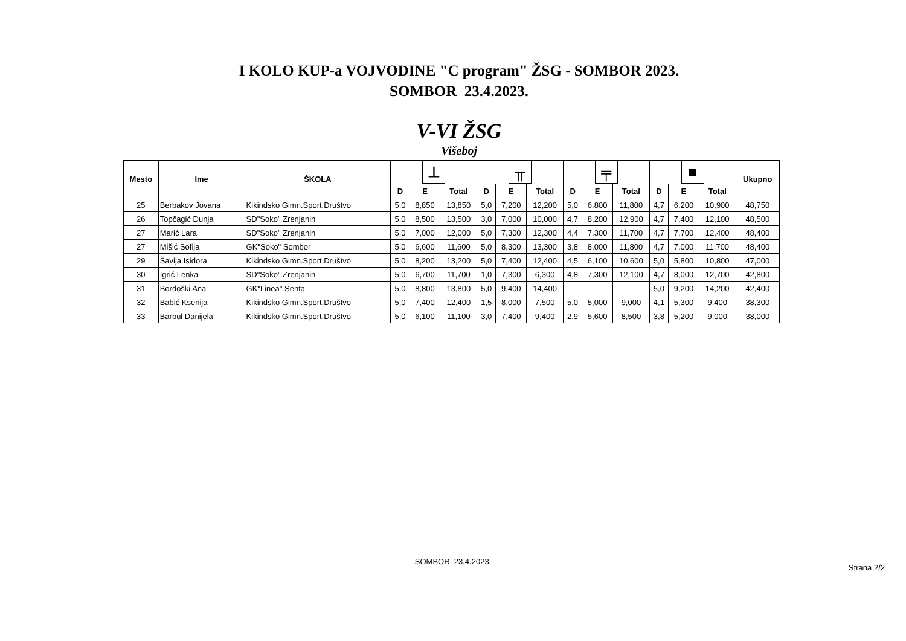I KOLO KUP-a VOJVODINE "C program" ŽSG - SOMBOR 2023.
SOMBOR 23.4.2023.
V-VI ŽSG
Višeboj
| Mesto | Ime | ŠKOLA | ⊥ | | | ╥ | | | ╤ | | | ■ | | | Ukupno |
| --- | --- | --- | --- | --- | --- | --- | --- | --- | --- | --- | --- | --- | --- | --- | --- |
| | | | D | E | Total | D | E | Total | D | E | Total | D | E | Total | |
| 25 | Berbakov Jovana | Kikindsko Gimn.Sport.Društvo | 5,0 | 8,850 | 13,850 | 5,0 | 7,200 | 12,200 | 5,0 | 6,800 | 11,800 | 4,7 | 6,200 | 10,900 | 48,750 |
| 26 | Topčagić Dunja | SD"Soko" Zrenjanin | 5,0 | 8,500 | 13,500 | 3,0 | 7,000 | 10,000 | 4,7 | 8,200 | 12,900 | 4,7 | 7,400 | 12,100 | 48,500 |
| 27 | Marić Lara | SD"Soko" Zrenjanin | 5,0 | 7,000 | 12,000 | 5,0 | 7,300 | 12,300 | 4,4 | 7,300 | 11,700 | 4,7 | 7,700 | 12,400 | 48,400 |
| 27 | Mišić Sofija | GK"Soko" Sombor | 5,0 | 6,600 | 11,600 | 5,0 | 8,300 | 13,300 | 3,8 | 8,000 | 11,800 | 4,7 | 7,000 | 11,700 | 48,400 |
| 29 | Šavija Isidora | Kikindsko Gimn.Sport.Društvo | 5,0 | 8,200 | 13,200 | 5,0 | 7,400 | 12,400 | 4,5 | 6,100 | 10,600 | 5,0 | 5,800 | 10,800 | 47,000 |
| 30 | Igrić Lenka | SD"Soko" Zrenjanin | 5,0 | 6,700 | 11,700 | 1,0 | 7,300 | 6,300 | 4,8 | 7,300 | 12,100 | 4,7 | 8,000 | 12,700 | 42,800 |
| 31 | Borđoški Ana | GK"Linea" Senta | 5,0 | 8,800 | 13,800 | 5,0 | 9,400 | 14,400 | | | | 5,0 | 9,200 | 14,200 | 42,400 |
| 32 | Babić Ksenija | Kikindsko Gimn.Sport.Društvo | 5,0 | 7,400 | 12,400 | 1,5 | 8,000 | 7,500 | 5,0 | 5,000 | 9,000 | 4,1 | 5,300 | 9,400 | 38,300 |
| 33 | Barbul Danijela | Kikindsko Gimn.Sport.Društvo | 5,0 | 6,100 | 11,100 | 3,0 | 7,400 | 9,400 | 2,9 | 5,600 | 8,500 | 3,8 | 5,200 | 9,000 | 38,000 |
SOMBOR 23.4.2023.
Strana 2/2